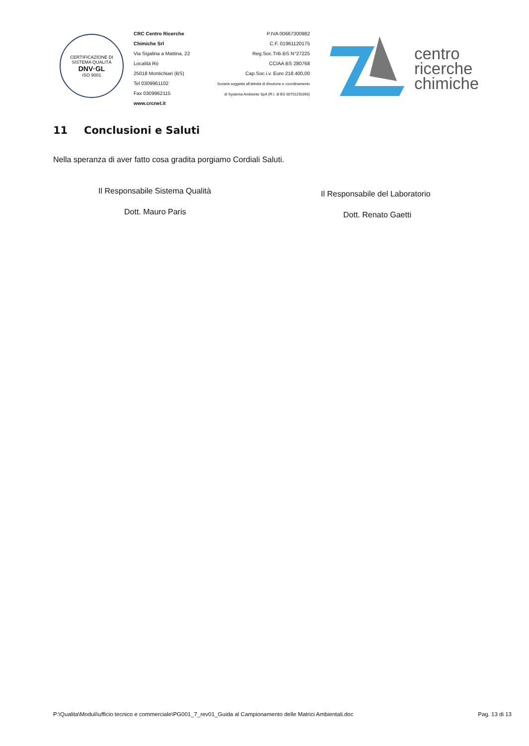CERTIFICAZIONE DI SISTEMA QUALITÀ
DNV·GL
ISO 9001
CRC Centro Ricerche Chimiche Srl
Via Sigalina a Mattina, 22
Località Rò
25018 Montichiari (BS)
Tel 0309961102
Fax 0309962115
www.crcnet.it
P.IVA 00667300982
C.F. 01961120175
Reg.Soc.Trib.BS N°27225
CCIAA BS 280768
Cap.Soc.i.v. Euro 218.400,00
Società soggetta all'attività di direzione e coordinamento
di Systema Ambiente SpA (R.I. di BS 00701150393)
centro
ricerche
chimiche
11 Conclusioni e Saluti
Nella speranza di aver fatto cosa gradita porgiamo Cordiali Saluti.
Il Responsabile Sistema Qualità
Dott. Mauro Paris
Il Responsabile del Laboratorio
Dott. Renato Gaetti
P:\Qualita\Moduli\ufficio tecnico e commerciale\PG001_7_rev01_Guida al Campionamento delle Matrici Ambientali.doc Pag. 13 di 13